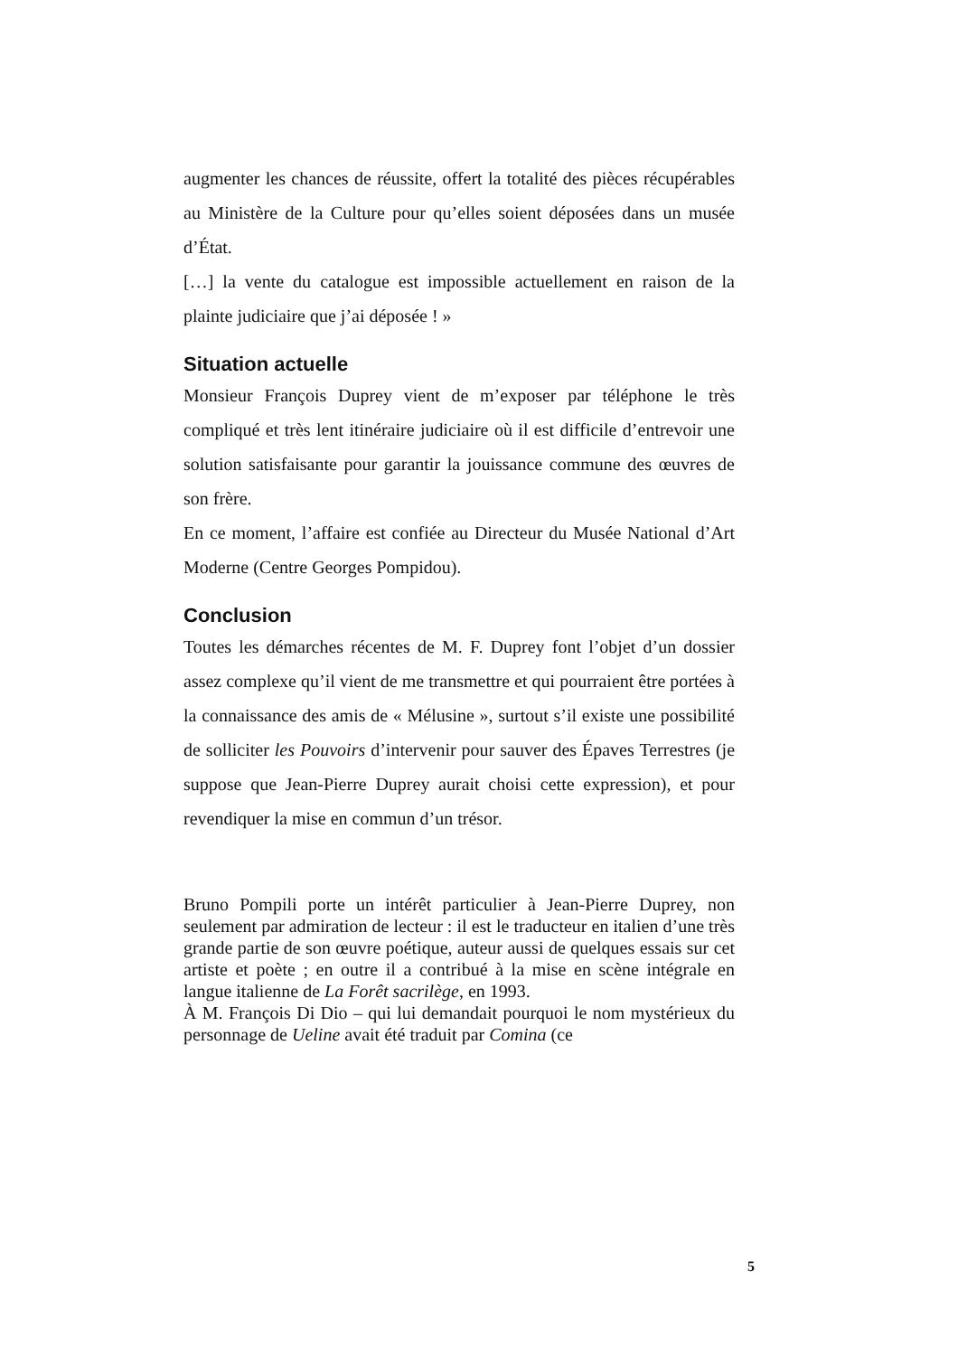augmenter les chances de réussite, offert la totalité des pièces récupérables au Ministère de la Culture pour qu’elles soient déposées dans un musée d’État.
[…] la vente du catalogue est impossible actuellement en raison de la plainte judiciaire que j’ai déposée ! »
Situation actuelle
Monsieur François Duprey vient de m’exposer par téléphone le très compliqué et très lent itinéraire judiciaire où il est difficile d’entrevoir une solution satisfaisante pour garantir la jouissance commune des œuvres de son frère.
En ce moment, l’affaire est confiée au Directeur du Musée National d’Art Moderne (Centre Georges Pompidou).
Conclusion
Toutes les démarches récentes de M. F. Duprey font l’objet d’un dossier assez complexe qu’il vient de me transmettre et qui pourraient être portées à la connaissance des amis de « Mélusine », surtout s’il existe une possibilité de solliciter les Pouvoirs d’intervenir pour sauver des Épaves Terrestres (je suppose que Jean-Pierre Duprey aurait choisi cette expression), et pour revendiquer la mise en commun d’un trésor.
Bruno Pompili porte un intérêt particulier à Jean-Pierre Duprey, non seulement par admiration de lecteur : il est le traducteur en italien d’une très grande partie de son œuvre poétique, auteur aussi de quelques essais sur cet artiste et poète ; en outre il a contribué à la mise en scène intégrale en langue italienne de La Forêt sacrilège, en 1993.
À M. François Di Dio – qui lui demandait pourquoi le nom mystérieux du personnage de Ueline avait été traduit par Comina (ce
5